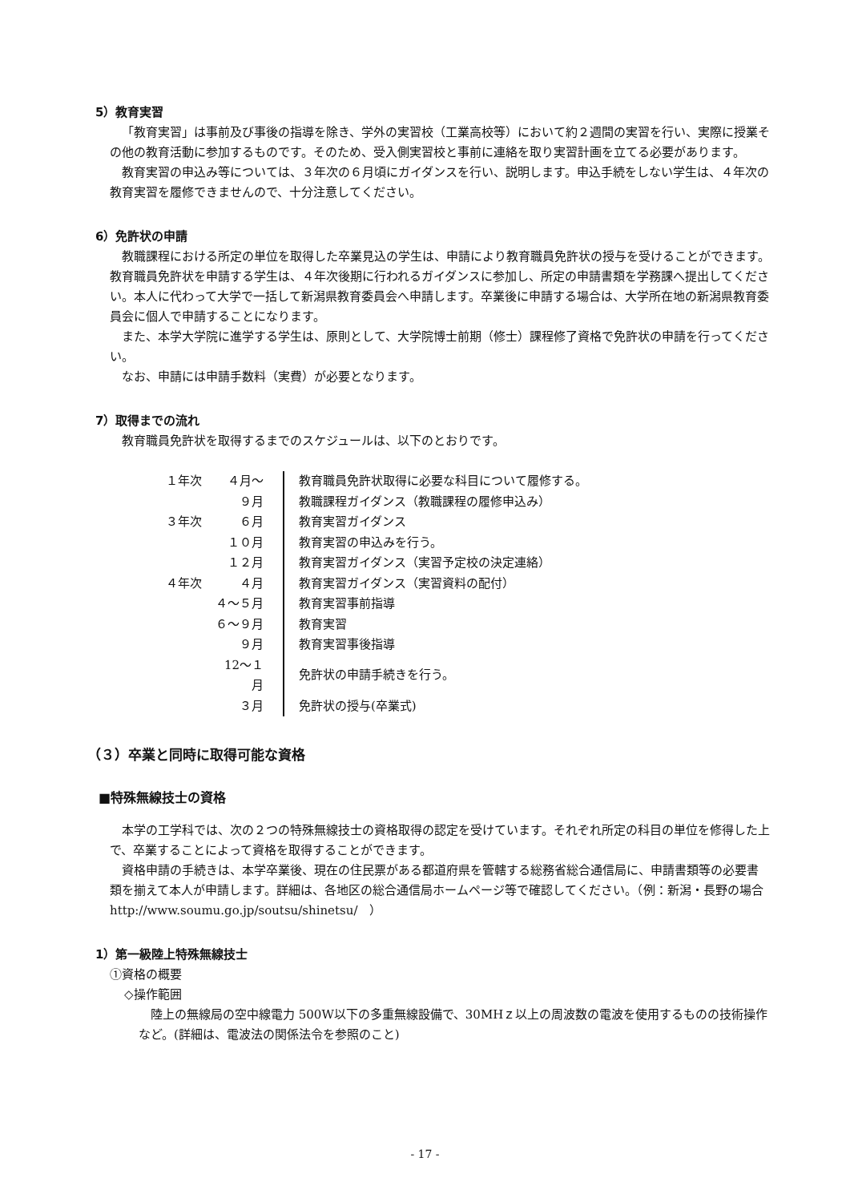5）教育実習
「教育実習」は事前及び事後の指導を除き、学外の実習校（工業高校等）において約２週間の実習を行い、実際に授業その他の教育活動に参加するものです。そのため、受入側実習校と事前に連絡を取り実習計画を立てる必要があります。
教育実習の申込み等については、３年次の６月頃にガイダンスを行い、説明します。申込手続をしない学生は、４年次の教育実習を履修できませんので、十分注意してください。
6）免許状の申請
教職課程における所定の単位を取得した卒業見込の学生は、申請により教育職員免許状の授与を受けることができます。教育職員免許状を申請する学生は、４年次後期に行われるガイダンスに参加し、所定の申請書類を学務課へ提出してください。本人に代わって大学で一括して新潟県教育委員会へ申請します。卒業後に申請する場合は、大学所在地の新潟県教育委員会に個人で申請することになります。
また、本学大学院に進学する学生は、原則として、大学院博士前期（修士）課程修了資格で免許状の申請を行ってください。
なお、申請には申請手数料（実費）が必要となります。
7）取得までの流れ
教育職員免許状を取得するまでのスケジュールは、以下のとおりです。
| １年次 | ４月～ | 教育職員免許状取得に必要な科目について履修する。 |
| | ９月 | 教職課程ガイダンス（教職課程の履修申込み） |
| ３年次 | ６月 | 教育実習ガイダンス |
| | １０月 | 教育実習の申込みを行う。 |
| | １２月 | 教育実習ガイダンス（実習予定校の決定連絡） |
| ４年次 | ４月 | 教育実習ガイダンス（実習資料の配付） |
| | ４～５月 | 教育実習事前指導 |
| | ６～９月 | 教育実習 |
| | ９月 | 教育実習事後指導 |
| | 12～１月 | 免許状の申請手続きを行う。 |
| | ３月 | 免許状の授与(卒業式) |
（３）卒業と同時に取得可能な資格
■特殊無線技士の資格
本学の工学科では、次の２つの特殊無線技士の資格取得の認定を受けています。それぞれ所定の科目の単位を修得した上で、卒業することによって資格を取得することができます。
資格申請の手続きは、本学卒業後、現在の住民票がある都道府県を管轄する総務省総合通信局に、申請書類等の必要書類を揃えて本人が申請します。詳細は、各地区の総合通信局ホームページ等で確認してください。（例：新潟・長野の場合　http://www.soumu.go.jp/soutsu/shinetsu/　）
1）第一級陸上特殊無線技士
①資格の概要
◇操作範囲
陸上の無線局の空中線電力 500W以下の多重無線設備で、30MHｚ以上の周波数の電波を使用するものの技術操作など。(詳細は、電波法の関係法令を参照のこと)
- 17 -